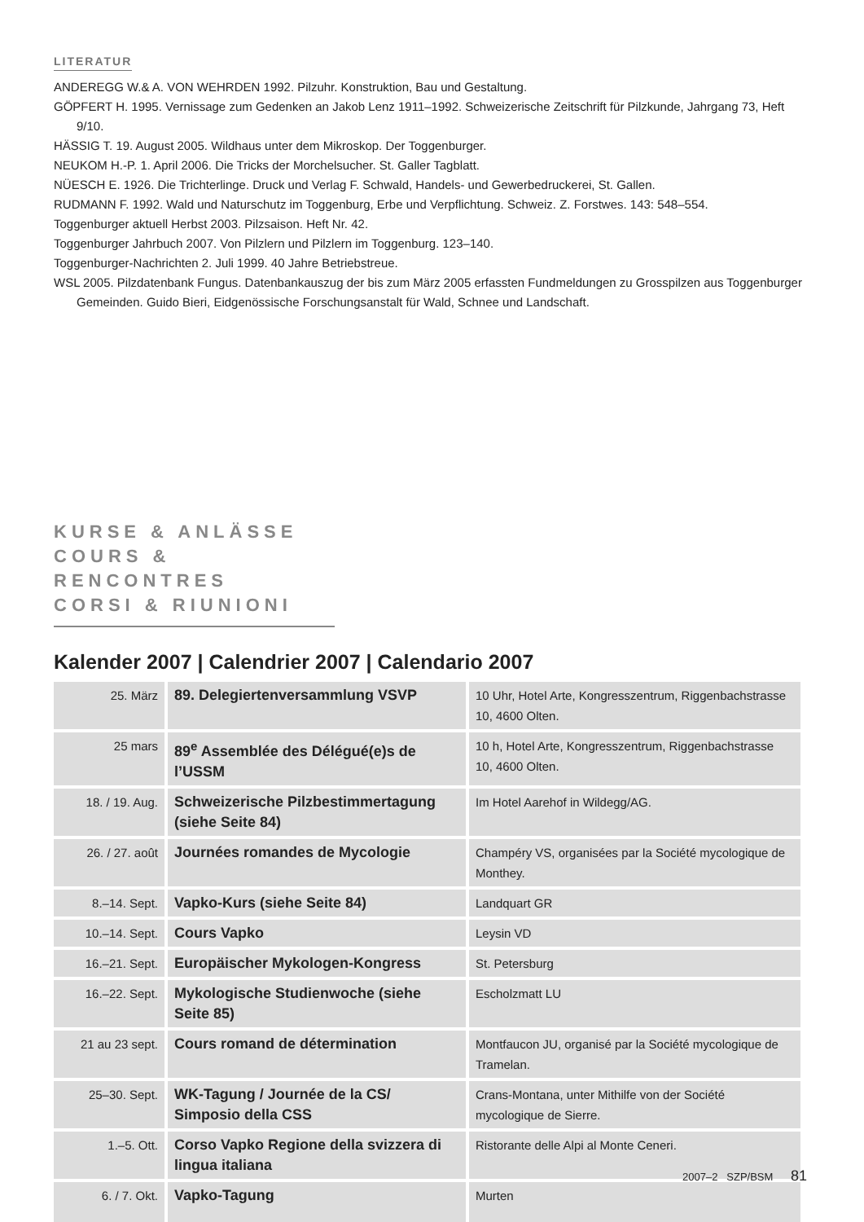LITERATUR
ANDEREGG W.& A. VON WEHRDEN 1992. Pilzuhr. Konstruktion, Bau und Gestaltung.
GÖPFERT H. 1995. Vernissage zum Gedenken an Jakob Lenz 1911–1992. Schweizerische Zeitschrift für Pilzkunde, Jahrgang 73, Heft 9/10.
HÄSSIG T. 19. August 2005. Wildhaus unter dem Mikroskop. Der Toggenburger.
NEUKOM H.-P. 1. April 2006. Die Tricks der Morchelsucher. St. Galler Tagblatt.
NÜESCH E. 1926. Die Trichterlinge. Druck und Verlag F. Schwald, Handels- und Gewerbedruckerei, St. Gallen.
RUDMANN F. 1992. Wald und Naturschutz im Toggenburg, Erbe und Verpflichtung. Schweiz. Z. Forstwes. 143: 548–554.
Toggenburger aktuell Herbst 2003. Pilzsaison. Heft Nr. 42.
Toggenburger Jahrbuch 2007. Von Pilzlern und Pilzlern im Toggenburg. 123–140.
Toggenburger-Nachrichten 2. Juli 1999. 40 Jahre Betriebstreue.
WSL 2005. Pilzdatenbank Fungus. Datenbankauszug der bis zum März 2005 erfassten Fundmeldungen zu Grosspilzen aus Toggenburger Gemeinden. Guido Bieri, Eidgenössische Forschungsanstalt für Wald, Schnee und Landschaft.
KURSE & ANLÄSSE
COURS & RENCONTRES
CORSI & RIUNIONI
Kalender 2007 | Calendrier 2007 | Calendario 2007
| 25. März | 89. Delegiertenversammlung VSVP | 10 Uhr, Hotel Arte, Kongresszentrum, Riggenbachstrasse 10, 4600 Olten. |
| 25 mars | 89<sup>e</sup> Assemblée des Délégué(e)s de l’USSM | 10 h, Hotel Arte, Kongresszentrum, Riggenbachstrasse 10, 4600 Olten. |
| 18. / 19. Aug. | Schweizerische Pilzbestimmertagung (siehe Seite 84) | Im Hotel Aarehof in Wildegg/AG. |
| 26. / 27. août | Journées romandes de Mycologie | Champéry VS, organisées par la Société mycologique de Monthey. |
| 8.–14. Sept. | Vapko-Kurs (siehe Seite 84) | Landquart GR |
| 10.–14. Sept. | Cours Vapko | Leysin VD |
| 16.–21. Sept. | Europäischer Mykologen-Kongress | St. Petersburg |
| 16.–22. Sept. | Mykologische Studienwoche (siehe Seite 85) | Escholzmatt LU |
| 21 au 23 sept. | Cours romand de détermination | Montfaucon JU, organisé par la Société mycologique de Tramelan. |
| 25–30. Sept. | WK-Tagung / Journée de la CS/ Simposio della CSS | Crans-Montana, unter Mithilfe von der Société mycologique de Sierre. |
| 1.–5. Ott. | Corso Vapko Regione della svizzera di lingua italiana | Ristorante delle Alpi al Monte Ceneri. |
| 6. / 7. Okt. | Vapko-Tagung | Murten |
2007–2 SZP/BSM 81